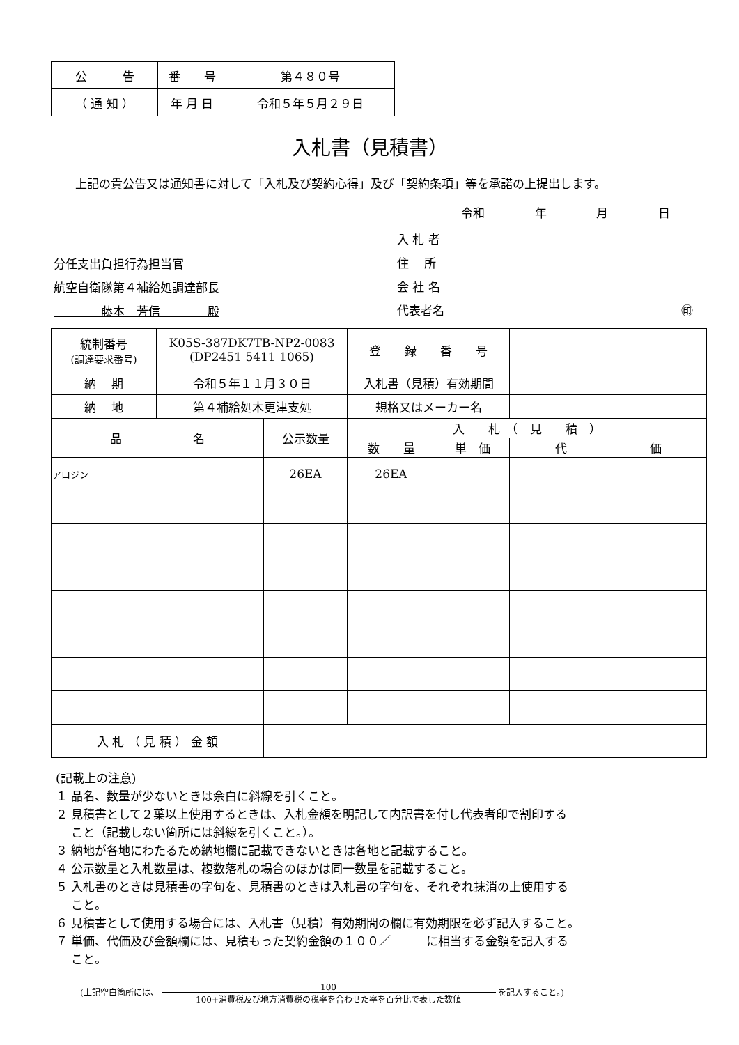| 公 告 | 番 号 | 第４８０号 |
| （ 通 知 ） | 年 月 日 | 令和５年５月２９日 |
入札書（見積書）
上記の貴公告又は通知書に対して「入札及び契約心得」及び「契約条項」等を承諾の上提出します。
令和 年 月 日
入 札 者
住　 所
会 社 名
代表者名 ㊞
分任支出負担行為担当官
航空自衛隊第４補給処調達部長
　　　　藤本　芳信　　　　殿
| 統制番号 (調達要求番号) | K05S-387DK7TB-NP2-0083 (DP2451 5411 1065) | | 登 録 番 号 | | |
| 納 期 | 令和５年１１月３０日 | | 入札書（見積）有効期間 | | |
| 納 地 | 第４補給処木更津支処 | | 規格又はメーカー名 | | |
| 品 名 | | 公示数量 | 入 札 （ 見 積 ） | | |
| | | | 数 量 | 単 価 | 代 価 |
| アロジン | | 26EA | 26EA | | |
| 入 札 （ 見 積 ） 金 額 | | | | | |
(記載上の注意)
１ 品名、数量が少ないときは余白に斜線を引くこと。
２ 見積書として２葉以上使用するときは、入札金額を明記して内訳書を付し代表者印で割印する
　 こと（記載しない箇所には斜線を引くこと。）。
３ 納地が各地にわたるため納地欄に記載できないときは各地と記載すること。
４ 公示数量と入札数量は、複数落札の場合のほかは同一数量を記載すること。
５ 入札書のときは見積書の字句を、見積書のときは入札書の字句を、それぞれ抹消の上使用する
　 こと。
６ 見積書として使用する場合には、入札書（見積）有効期間の欄に有効期限を必ず記入すること。
７ 単価、代価及び金額欄には、見積もった契約金額の１００／　　　に相当する金額を記入する
　 こと。
(上記空白箇所には、 100
100+消費税及び地方消費税の税率を合わせた率を百分比で表した数値 を記入すること。)